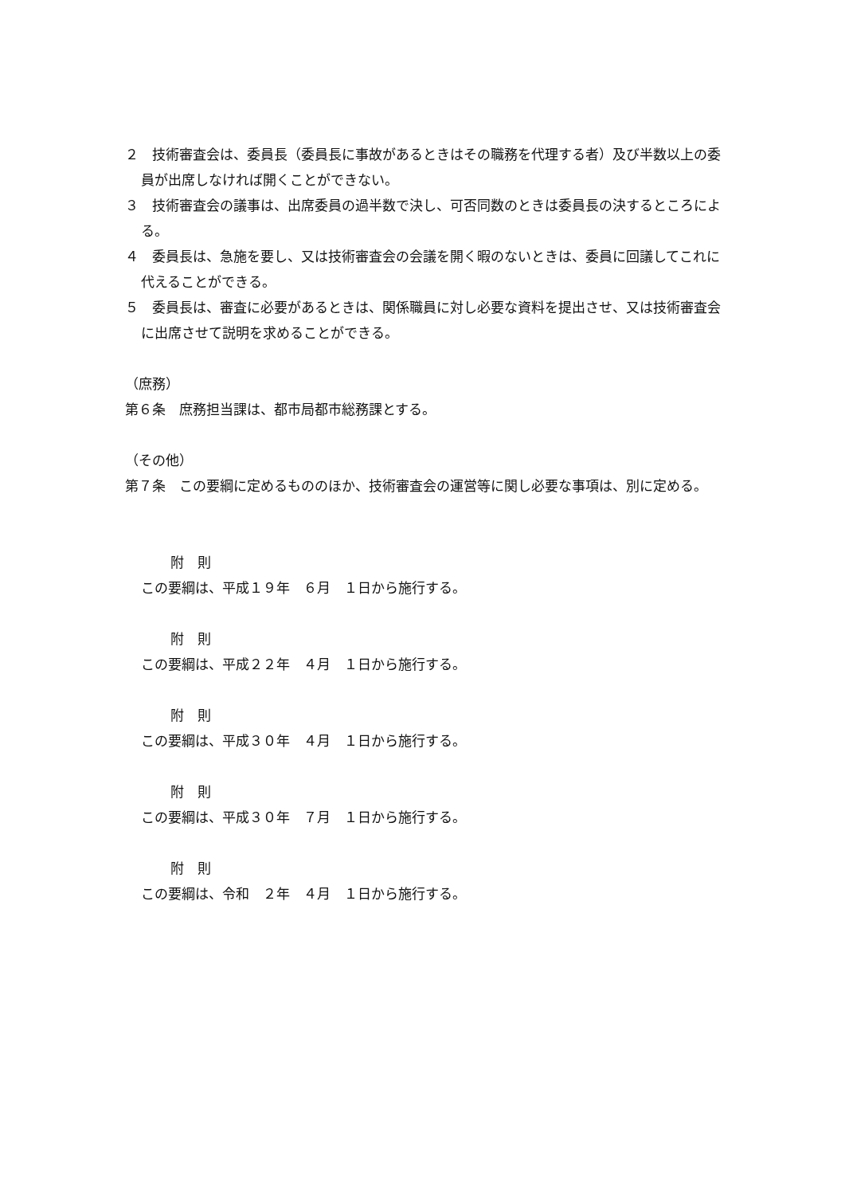２　技術審査会は、委員長（委員長に事故があるときはその職務を代理する者）及び半数以上の委員が出席しなければ開くことができない。
３　技術審査会の議事は、出席委員の過半数で決し、可否同数のときは委員長の決するところによる。
４　委員長は、急施を要し、又は技術審査会の会議を開く暇のないときは、委員に回議してこれに代えることができる。
５　委員長は、審査に必要があるときは、関係職員に対し必要な資料を提出させ、又は技術審査会に出席させて説明を求めることができる。
（庶務）
第６条　庶務担当課は、都市局都市総務課とする。
（その他）
第７条　この要綱に定めるもののほか、技術審査会の運営等に関し必要な事項は、別に定める。
附　則
この要綱は、平成１９年　６月　１日から施行する。
附　則
この要綱は、平成２２年　４月　１日から施行する。
附　則
この要綱は、平成３０年　４月　１日から施行する。
附　則
この要綱は、平成３０年　７月　１日から施行する。
附　則
この要綱は、令和　２年　４月　１日から施行する。